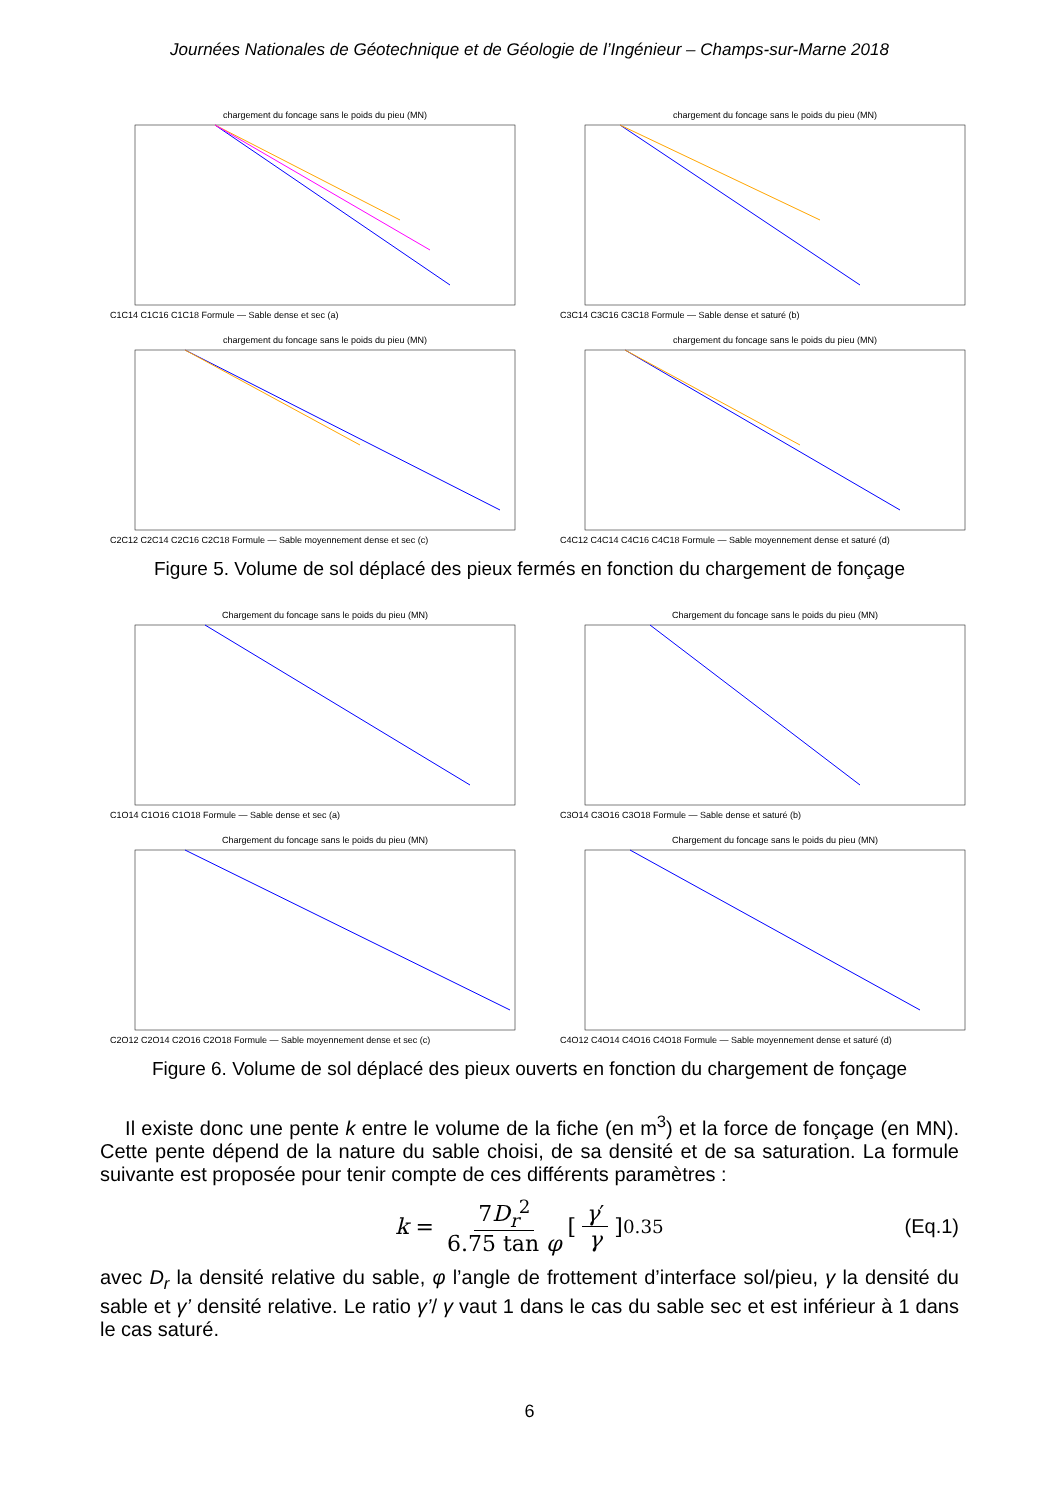Journées Nationales de Géotechnique et de Géologie de l’Ingénieur – Champs-sur-Marne 2018
chargement du foncage sans le poids du pieu (MN)
C1C14 C1C16 C1C18 Formule — Sable dense et sec (a)
chargement du foncage sans le poids du pieu (MN)
C3C14 C3C16 C3C18 Formule — Sable dense et saturé (b)
chargement du foncage sans le poids du pieu (MN)
C2C12 C2C14 C2C16 C2C18 Formule — Sable moyennement dense et sec (c)
chargement du foncage sans le poids du pieu (MN)
C4C12 C4C14 C4C16 C4C18 Formule — Sable moyennement dense et saturé (d)
Figure 5. Volume de sol déplacé des pieux fermés en fonction du chargement de fonçage
Chargement du foncage sans le poids du pieu (MN)
C1O14 C1O16 C1O18 Formule — Sable dense et sec (a)
Chargement du foncage sans le poids du pieu (MN)
C3O14 C3O16 C3O18 Formule — Sable dense et saturé (b)
Chargement du foncage sans le poids du pieu (MN)
C2O12 C2O14 C2O16 C2O18 Formule — Sable moyennement dense et sec (c)
Chargement du foncage sans le poids du pieu (MN)
C4O12 C4O14 C4O16 C4O18 Formule — Sable moyennement dense et saturé (d)
Figure 6. Volume de sol déplacé des pieux ouverts en fonction du chargement de fonçage
Il existe donc une pente k entre le volume de la fiche (en m<sup>3</sup>) et la force de fonçage (en MN). Cette pente dépend de la nature du sable choisi, de sa densité et de sa saturation. La formule suivante est proposée pour tenir compte de ces différents paramètres :
k = 7D<sub>r</sub><sup>2</sup> 6.75 tan φ [γ′ γ]<sup>0.35</sup> (Eq.1)
avec D<sub>r</sub> la densité relative du sable, φ l’angle de frottement d’interface sol/pieu, γ la densité du sable et γ’ densité relative. Le ratio γ’/ γ vaut 1 dans le cas du sable sec et est inférieur à 1 dans le cas saturé.
6